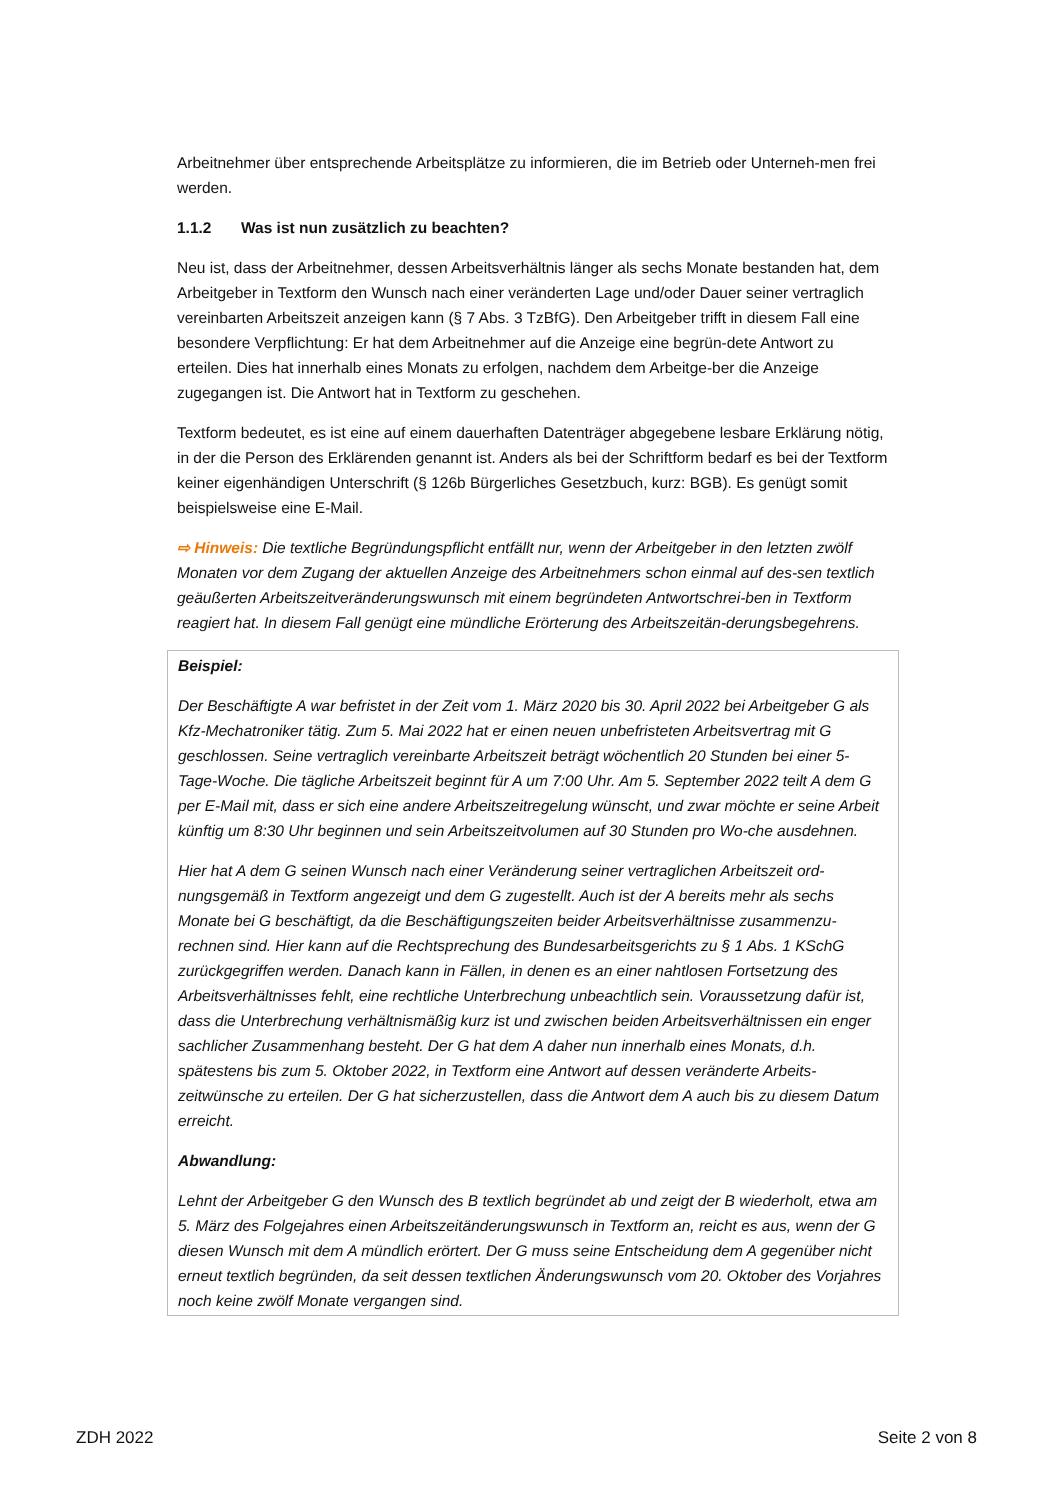Arbeitnehmer über entsprechende Arbeitsplätze zu informieren, die im Betrieb oder Unterneh-men frei werden.
1.1.2 Was ist nun zusätzlich zu beachten?
Neu ist, dass der Arbeitnehmer, dessen Arbeitsverhältnis länger als sechs Monate bestanden hat, dem Arbeitgeber in Textform den Wunsch nach einer veränderten Lage und/oder Dauer seiner vertraglich vereinbarten Arbeitszeit anzeigen kann (§ 7 Abs. 3 TzBfG). Den Arbeitgeber trifft in diesem Fall eine besondere Verpflichtung: Er hat dem Arbeitnehmer auf die Anzeige eine begrün-dete Antwort zu erteilen. Dies hat innerhalb eines Monats zu erfolgen, nachdem dem Arbeitge-ber die Anzeige zugegangen ist. Die Antwort hat in Textform zu geschehen.
Textform bedeutet, es ist eine auf einem dauerhaften Datenträger abgegebene lesbare Erklärung nötig, in der die Person des Erklärenden genannt ist. Anders als bei der Schriftform bedarf es bei der Textform keiner eigenhändigen Unterschrift (§ 126b Bürgerliches Gesetzbuch, kurz: BGB). Es genügt somit beispielsweise eine E-Mail.
⇨ Hinweis: Die textliche Begründungspflicht entfällt nur, wenn der Arbeitgeber in den letzten zwölf Monaten vor dem Zugang der aktuellen Anzeige des Arbeitnehmers schon einmal auf des-sen textlich geäußerten Arbeitszeitveränderungswunsch mit einem begründeten Antwortschrei-ben in Textform reagiert hat. In diesem Fall genügt eine mündliche Erörterung des Arbeitszeitän-derungsbegehrens.
Beispiel:
Der Beschäftigte A war befristet in der Zeit vom 1. März 2020 bis 30. April 2022 bei Arbeitgeber G als Kfz-Mechatroniker tätig. Zum 5. Mai 2022 hat er einen neuen unbefristeten Arbeitsvertrag mit G geschlossen. Seine vertraglich vereinbarte Arbeitszeit beträgt wöchentlich 20 Stunden bei einer 5-Tage-Woche. Die tägliche Arbeitszeit beginnt für A um 7:00 Uhr. Am 5. September 2022 teilt A dem G per E-Mail mit, dass er sich eine andere Arbeitszeitregelung wünscht, und zwar möchte er seine Arbeit künftig um 8:30 Uhr beginnen und sein Arbeitszeitvolumen auf 30 Stunden pro Wo-che ausdehnen.
Hier hat A dem G seinen Wunsch nach einer Veränderung seiner vertraglichen Arbeitszeit ord-nungsgemäß in Textform angezeigt und dem G zugestellt. Auch ist der A bereits mehr als sechs Monate bei G beschäftigt, da die Beschäftigungszeiten beider Arbeitsverhältnisse zusammenzu-rechnen sind. Hier kann auf die Rechtsprechung des Bundesarbeitsgerichts zu § 1 Abs. 1 KSchG zurückgegriffen werden. Danach kann in Fällen, in denen es an einer nahtlosen Fortsetzung des Arbeitsverhältnisses fehlt, eine rechtliche Unterbrechung unbeachtlich sein. Voraussetzung dafür ist, dass die Unterbrechung verhältnismäßig kurz ist und zwischen beiden Arbeitsverhältnissen ein enger sachlicher Zusammenhang besteht. Der G hat dem A daher nun innerhalb eines Monats, d.h. spätestens bis zum 5. Oktober 2022, in Textform eine Antwort auf dessen veränderte Arbeits-zeitwünsche zu erteilen. Der G hat sicherzustellen, dass die Antwort dem A auch bis zu diesem Datum erreicht.
Abwandlung:
Lehnt der Arbeitgeber G den Wunsch des B textlich begründet ab und zeigt der B wiederholt, etwa am 5. März des Folgejahres einen Arbeitszeitänderungswunsch in Textform an, reicht es aus, wenn der G diesen Wunsch mit dem A mündlich erörtert. Der G muss seine Entscheidung dem A gegenüber nicht erneut textlich begründen, da seit dessen textlichen Änderungswunsch vom 20. Oktober des Vorjahres noch keine zwölf Monate vergangen sind.
ZDH 2022 Seite 2 von 8